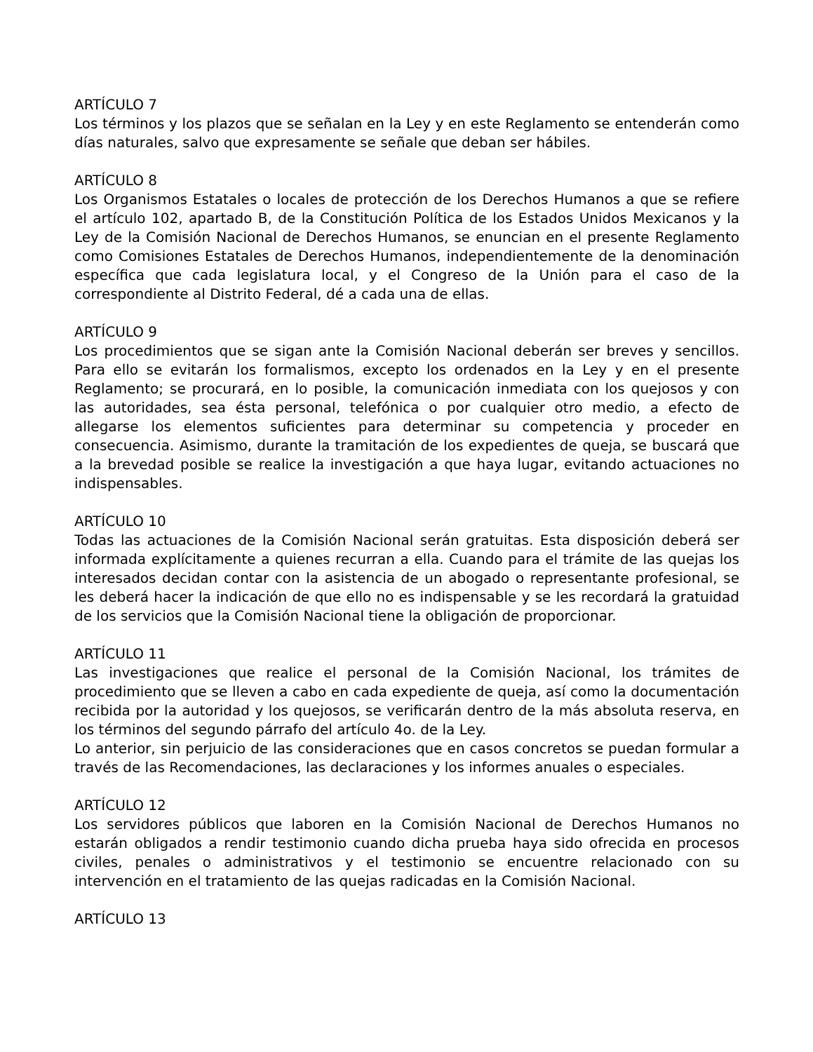ARTÍCULO 7
Los términos y los plazos que se señalan en la Ley y en este Reglamento se entenderán como días naturales, salvo que expresamente se señale que deban ser hábiles.
ARTÍCULO 8
Los Organismos Estatales o locales de protección de los Derechos Humanos a que se refiere el artículo 102, apartado B, de la Constitución Política de los Estados Unidos Mexicanos y la Ley de la Comisión Nacional de Derechos Humanos, se enuncian en el presente Reglamento como Comisiones Estatales de Derechos Humanos, independientemente de la denominación específica que cada legislatura local, y el Congreso de la Unión para el caso de la correspondiente al Distrito Federal, dé a cada una de ellas.
ARTÍCULO 9
Los procedimientos que se sigan ante la Comisión Nacional deberán ser breves y sencillos. Para ello se evitarán los formalismos, excepto los ordenados en la Ley y en el presente Reglamento; se procurará, en lo posible, la comunicación inmediata con los quejosos y con las autoridades, sea ésta personal, telefónica o por cualquier otro medio, a efecto de allegarse los elementos suficientes para determinar su competencia y proceder en consecuencia. Asimismo, durante la tramitación de los expedientes de queja, se buscará que a la brevedad posible se realice la investigación a que haya lugar, evitando actuaciones no indispensables.
ARTÍCULO 10
Todas las actuaciones de la Comisión Nacional serán gratuitas. Esta disposición deberá ser informada explícitamente a quienes recurran a ella. Cuando para el trámite de las quejas los interesados decidan contar con la asistencia de un abogado o representante profesional, se les deberá hacer la indicación de que ello no es indispensable y se les recordará la gratuidad de los servicios que la Comisión Nacional tiene la obligación de proporcionar.
ARTÍCULO 11
Las investigaciones que realice el personal de la Comisión Nacional, los trámites de procedimiento que se lleven a cabo en cada expediente de queja, así como la documentación recibida por la autoridad y los quejosos, se verificarán dentro de la más absoluta reserva, en los términos del segundo párrafo del artículo 4o. de la Ley.
Lo anterior, sin perjuicio de las consideraciones que en casos concretos se puedan formular a través de las Recomendaciones, las declaraciones y los informes anuales o especiales.
ARTÍCULO 12
Los servidores públicos que laboren en la Comisión Nacional de Derechos Humanos no estarán obligados a rendir testimonio cuando dicha prueba haya sido ofrecida en procesos civiles, penales o administrativos y el testimonio se encuentre relacionado con su intervención en el tratamiento de las quejas radicadas en la Comisión Nacional.
ARTÍCULO 13